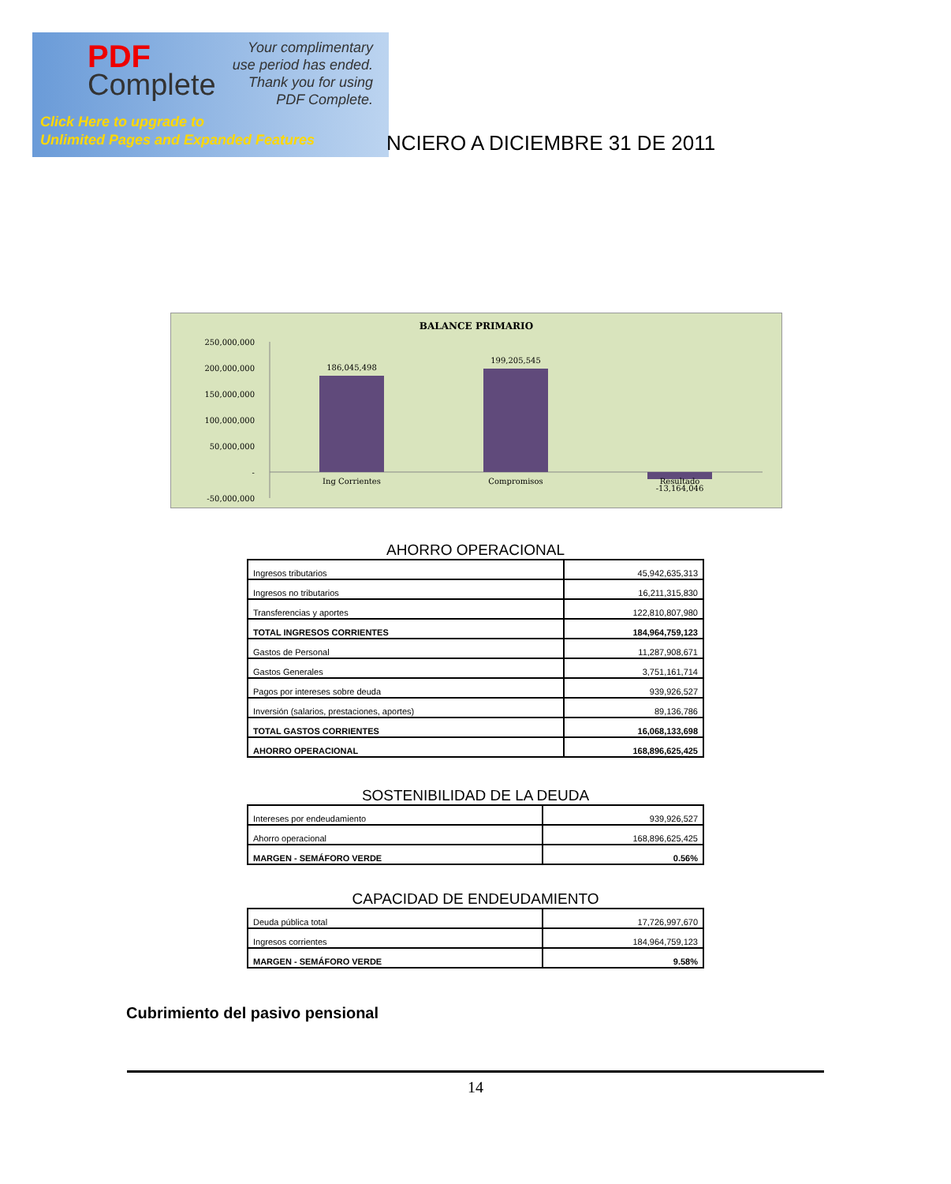PDF
Complete
Your complimentary
use period has ended.
Thank you for using
PDF Complete.
Click Here to upgrade to
Unlimited Pages and Expanded Features
NCIERO A DICIEMBRE 31 DE 2011
BALANCE PRIMARIO
250,000,000
200,000,000
150,000,000
100,000,000
50,000,000
-
-50,000,000
186,045,498
199,205,545
Ing Corrientes
Compromisos
Resultado
-13,164,046
AHORRO OPERACIONAL
| Ingresos tributarios | 45,942,635,313 |
| Ingresos no tributarios | 16,211,315,830 |
| Transferencias y aportes | 122,810,807,980 |
| TOTAL INGRESOS CORRIENTES | 184,964,759,123 |
| Gastos de Personal | 11,287,908,671 |
| Gastos Generales | 3,751,161,714 |
| Pagos por intereses sobre deuda | 939,926,527 |
| Inversión (salarios, prestaciones, aportes) | 89,136,786 |
| TOTAL GASTOS CORRIENTES | 16,068,133,698 |
| AHORRO OPERACIONAL | 168,896,625,425 |
SOSTENIBILIDAD DE LA DEUDA
| Intereses por endeudamiento | 939,926,527 |
| Ahorro operacional | 168,896,625,425 |
| MARGEN - SEMÁFORO VERDE | 0.56% |
CAPACIDAD DE ENDEUDAMIENTO
| Deuda pública total | 17,726,997,670 |
| Ingresos corrientes | 184,964,759,123 |
| MARGEN - SEMÁFORO VERDE | 9.58% |
Cubrimiento del pasivo pensional
14